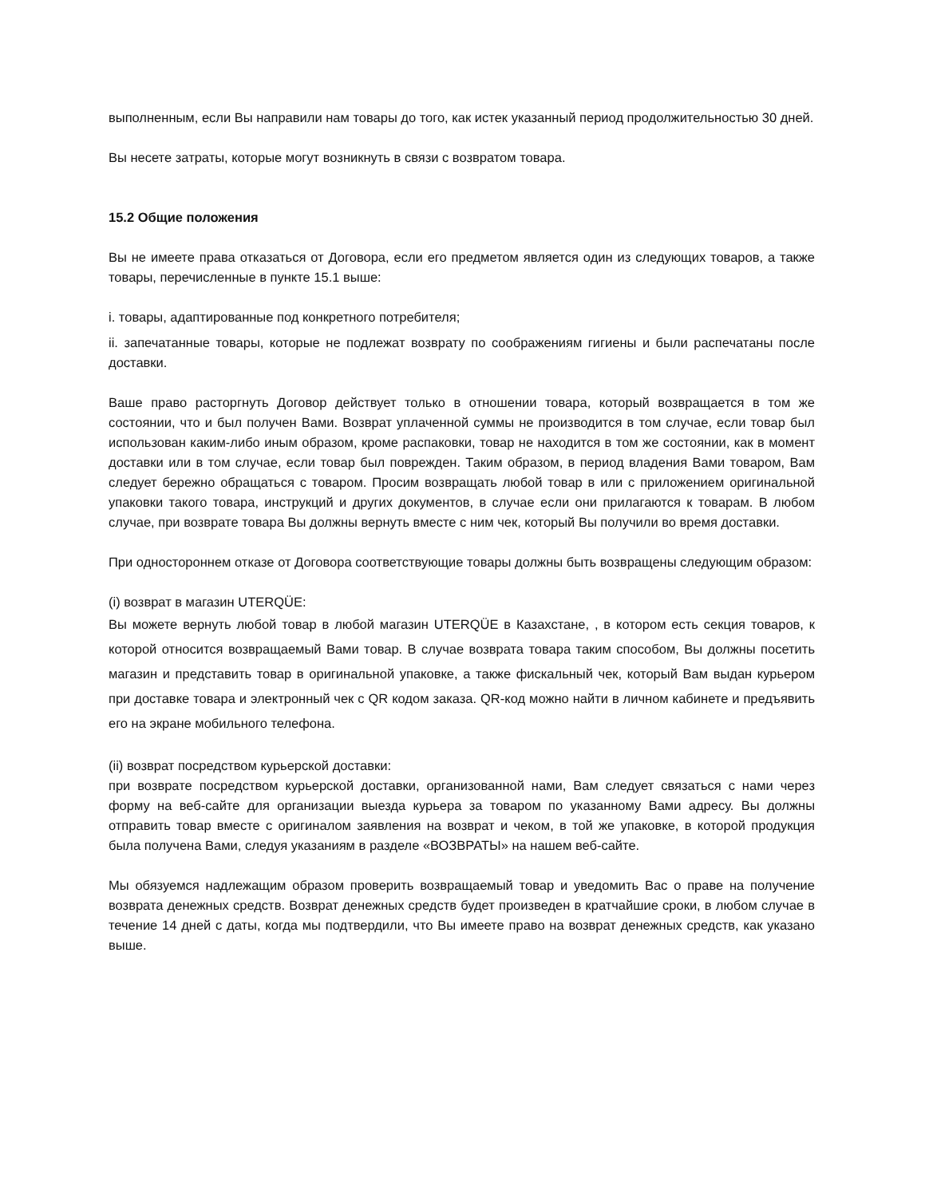выполненным, если Вы направили нам товары до того, как истек указанный период продолжительностью 30 дней.
Вы несете затраты, которые могут возникнуть в связи с возвратом товара.
15.2 Общие положения
Вы не имеете права отказаться от Договора, если его предметом является один из следующих товаров, а также товары, перечисленные в пункте 15.1 выше:
i. товары, адаптированные под конкретного потребителя;
ii. запечатанные товары, которые не подлежат возврату по соображениям гигиены и были распечатаны после доставки.
Ваше право расторгнуть Договор действует только в отношении товара, который возвращается в том же состоянии, что и был получен Вами. Возврат уплаченной суммы не производится в том случае, если товар был использован каким-либо иным образом, кроме распаковки, товар не находится в том же состоянии, как в момент доставки или в том случае, если товар был поврежден. Таким образом, в период владения Вами товаром, Вам следует бережно обращаться с товаром. Просим возвращать любой товар в или с приложением оригинальной упаковки такого товара, инструкций и других документов, в случае если они прилагаются к товарам. В любом случае, при возврате товара Вы должны вернуть вместе с ним чек, который Вы получили во время доставки.
При одностороннем отказе от Договора соответствующие товары должны быть возвращены следующим образом:
(i) возврат в магазин UTERQÜE:
Вы можете вернуть любой товар в любой магазин UTERQÜE в Казахстане, , в котором есть секция товаров, к которой относится возвращаемый Вами товар. В случае возврата товара таким способом, Вы должны посетить магазин и представить товар в оригинальной упаковке, а также фискальный чек, который Вам выдан курьером при доставке товара и электронный чек с QR кодом заказа. QR-код можно найти в личном кабинете и предъявить его на экране мобильного телефона.
(ii) возврат посредством курьерской доставки:
при возврате посредством курьерской доставки, организованной нами, Вам следует связаться с нами через форму на веб-сайте для организации выезда курьера за товаром по указанному Вами адресу. Вы должны отправить товар вместе с оригиналом заявления на возврат и чеком, в той же упаковке, в которой продукция была получена Вами, следуя указаниям в разделе «ВОЗВРАТЫ» на нашем веб-сайте.
Мы обязуемся надлежащим образом проверить возвращаемый товар и уведомить Вас о праве на получение возврата денежных средств. Возврат денежных средств будет произведен в кратчайшие сроки, в любом случае в течение 14 дней с даты, когда мы подтвердили, что Вы имеете право на возврат денежных средств, как указано выше.